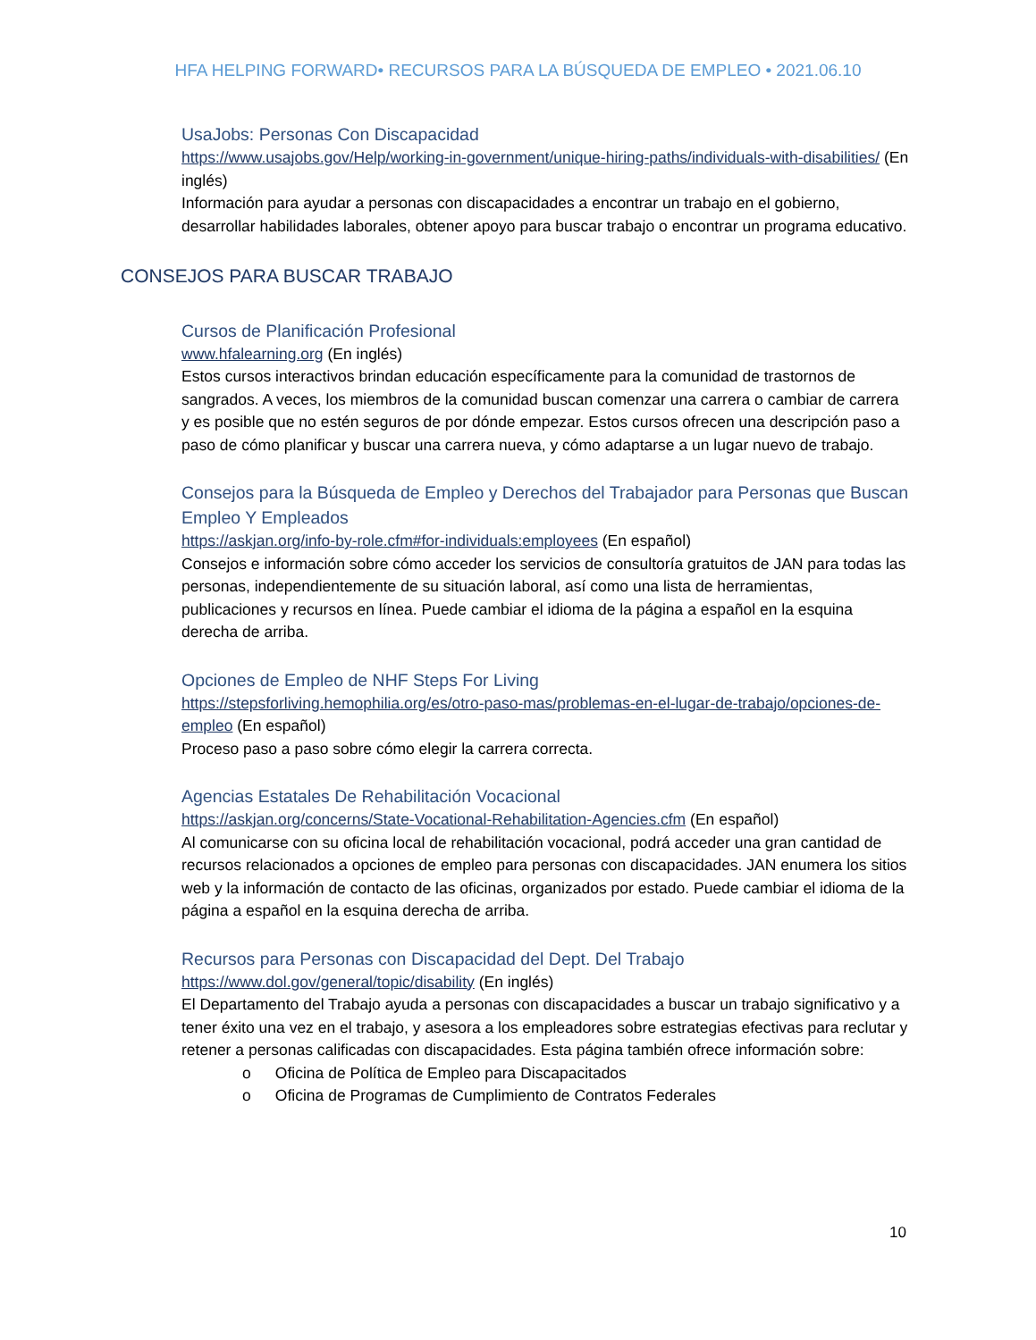HFA HELPING FORWARD• RECURSOS PARA LA BÚSQUEDA DE EMPLEO • 2021.06.10
UsaJobs: Personas Con Discapacidad
https://www.usajobs.gov/Help/working-in-government/unique-hiring-paths/individuals-with-disabilities/ (En inglés)
Información para ayudar a personas con discapacidades a encontrar un trabajo en el gobierno, desarrollar habilidades laborales, obtener apoyo para buscar trabajo o encontrar un programa educativo.
CONSEJOS PARA BUSCAR TRABAJO
Cursos de Planificación Profesional
www.hfalearning.org (En inglés)
Estos cursos interactivos brindan educación específicamente para la comunidad de trastornos de sangrados. A veces, los miembros de la comunidad buscan comenzar una carrera o cambiar de carrera y es posible que no estén seguros de por dónde empezar. Estos cursos ofrecen una descripción paso a paso de cómo planificar y buscar una carrera nueva, y cómo adaptarse a un lugar nuevo de trabajo.
Consejos para la Búsqueda de Empleo y Derechos del Trabajador para Personas que Buscan Empleo Y Empleados
https://askjan.org/info-by-role.cfm#for-individuals:employees (En español)
Consejos e información sobre cómo acceder los servicios de consultoría gratuitos de JAN para todas las personas, independientemente de su situación laboral, así como una lista de herramientas, publicaciones y recursos en línea. Puede cambiar el idioma de la página a español en la esquina derecha de arriba.
Opciones de Empleo de NHF Steps For Living
https://stepsforliving.hemophilia.org/es/otro-paso-mas/problemas-en-el-lugar-de-trabajo/opciones-de-empleo (En español)
Proceso paso a paso sobre cómo elegir la carrera correcta.
Agencias Estatales De Rehabilitación Vocacional
https://askjan.org/concerns/State-Vocational-Rehabilitation-Agencies.cfm (En español)
Al comunicarse con su oficina local de rehabilitación vocacional, podrá acceder una gran cantidad de recursos relacionados a opciones de empleo para personas con discapacidades. JAN enumera los sitios web y la información de contacto de las oficinas, organizados por estado. Puede cambiar el idioma de la página a español en la esquina derecha de arriba.
Recursos para Personas con Discapacidad del Dept. Del Trabajo
https://www.dol.gov/general/topic/disability (En inglés)
El Departamento del Trabajo ayuda a personas con discapacidades a buscar un trabajo significativo y a tener éxito una vez en el trabajo, y asesora a los empleadores sobre estrategias efectivas para reclutar y retener a personas calificadas con discapacidades. Esta página también ofrece información sobre:
o Oficina de Política de Empleo para Discapacitados
o Oficina de Programas de Cumplimiento de Contratos Federales
10